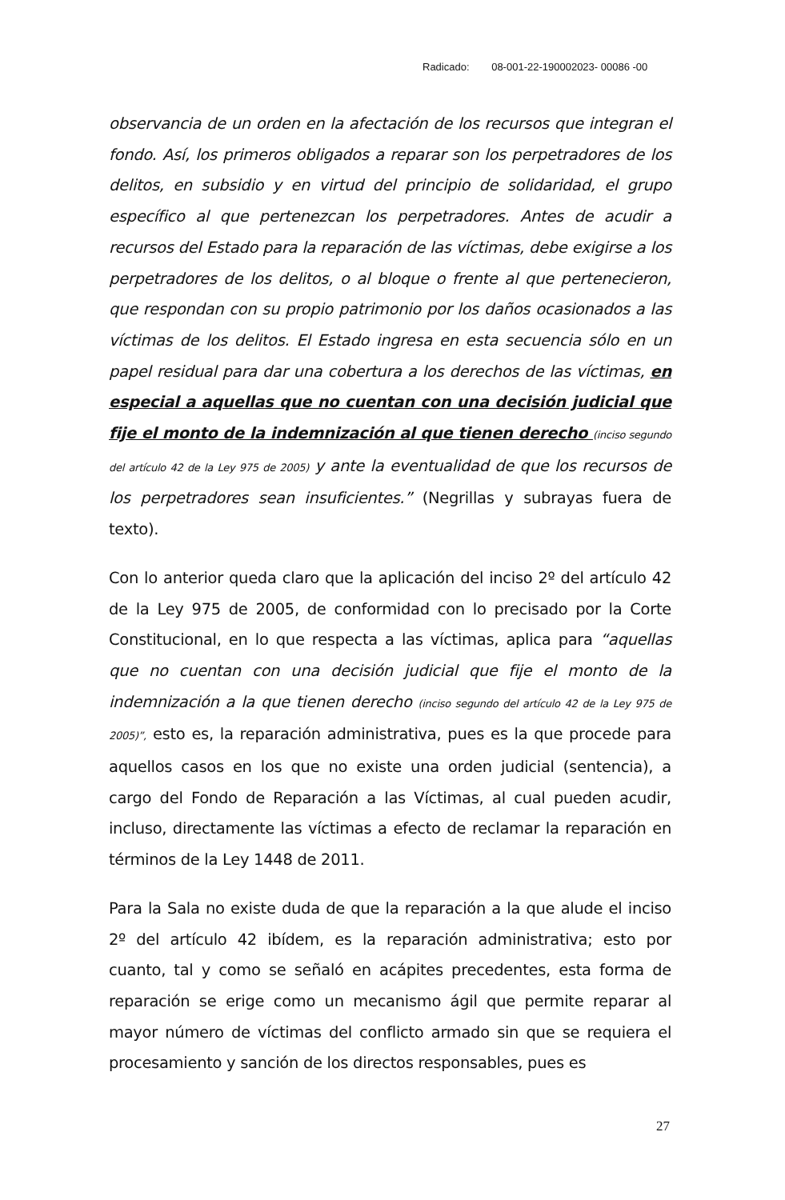Radicado: 08-001-22-190002023- 00086 -00
observancia de un orden en la afectación de los recursos que integran el fondo. Así, los primeros obligados a reparar son los perpetradores de los delitos, en subsidio y en virtud del principio de solidaridad, el grupo específico al que pertenezcan los perpetradores. Antes de acudir a recursos del Estado para la reparación de las víctimas, debe exigirse a los perpetradores de los delitos, o al bloque o frente al que pertenecieron, que respondan con su propio patrimonio por los daños ocasionados a las víctimas de los delitos. El Estado ingresa en esta secuencia sólo en un papel residual para dar una cobertura a los derechos de las víctimas, en especial a aquellas que no cuentan con una decisión judicial que fije el monto de la indemnización al que tienen derecho (inciso segundo del artículo 42 de la Ley 975 de 2005) y ante la eventualidad de que los recursos de los perpetradores sean insuficientes.” (Negrillas y subrayas fuera de texto).
Con lo anterior queda claro que la aplicación del inciso 2º del artículo 42 de la Ley 975 de 2005, de conformidad con lo precisado por la Corte Constitucional, en lo que respecta a las víctimas, aplica para “aquellas que no cuentan con una decisión judicial que fije el monto de la indemnización a la que tienen derecho (inciso segundo del artículo 42 de la Ley 975 de 2005)”, esto es, la reparación administrativa, pues es la que procede para aquellos casos en los que no existe una orden judicial (sentencia), a cargo del Fondo de Reparación a las Víctimas, al cual pueden acudir, incluso, directamente las víctimas a efecto de reclamar la reparación en términos de la Ley 1448 de 2011.
Para la Sala no existe duda de que la reparación a la que alude el inciso 2º del artículo 42 ibídem, es la reparación administrativa; esto por cuanto, tal y como se señaló en acápites precedentes, esta forma de reparación se erige como un mecanismo ágil que permite reparar al mayor número de víctimas del conflicto armado sin que se requiera el procesamiento y sanción de los directos responsables, pues es
27